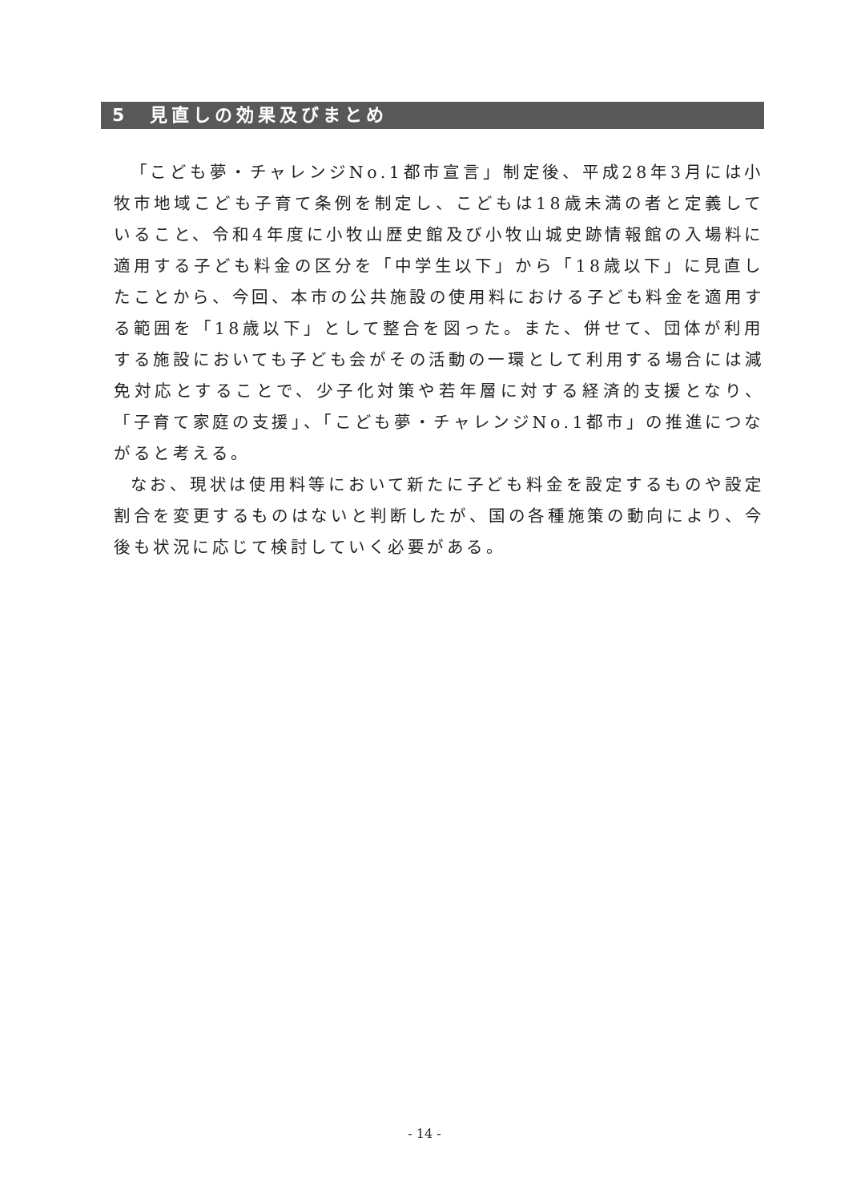5　見直しの効果及びまとめ
「こども夢・チャレンジNo.1都市宣言」制定後、平成28年3月には小牧市地域こども子育て条例を制定し、こどもは18歳未満の者と定義していること、令和4年度に小牧山歴史館及び小牧山城史跡情報館の入場料に適用する子ども料金の区分を「中学生以下」から「18歳以下」に見直したことから、今回、本市の公共施設の使用料における子ども料金を適用する範囲を「18歳以下」として整合を図った。また、併せて、団体が利用する施設においても子ども会がその活動の一環として利用する場合には減免対応とすることで、少子化対策や若年層に対する経済的支援となり、「子育て家庭の支援」、「こども夢・チャレンジNo.1都市」の推進につながると考える。
なお、現状は使用料等において新たに子ども料金を設定するものや設定割合を変更するものはないと判断したが、国の各種施策の動向により、今後も状況に応じて検討していく必要がある。
- 14 -